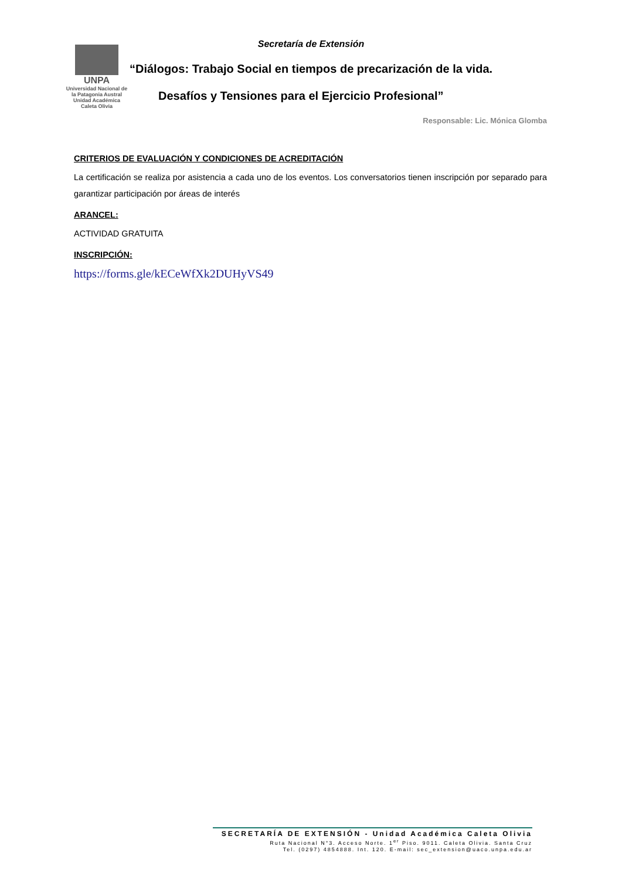Secretaría de Extensión
UNPA
Universidad Nacional de la Patagonia Austral
Unidad Académica
Caleta Olivia
“Diálogos: Trabajo Social en tiempos de precarización de la vida.
Desafíos y Tensiones para el Ejercicio Profesional”
Responsable: Lic. Mónica Glomba
CRITERIOS DE EVALUACIÓN Y CONDICIONES DE ACREDITACIÓN
La certificación se realiza por asistencia a cada uno de los eventos. Los conversatorios tienen inscripción por separado para garantizar participación por áreas de interés
ARANCEL:
ACTIVIDAD GRATUITA
INSCRIPCIÓN:
https://forms.gle/kECeWfXk2DUHyVS49
SECRETARÍA DE EXTENSIÓN - Unidad Académica Caleta Olivia
Ruta Nacional N°3. Acceso Norte. 1<sup>er</sup> Piso. 9011. Caleta Olivia. Santa Cruz
Tel. (0297) 4854888. Int. 120. E-mail: sec_extension@uaco.unpa.edu.ar